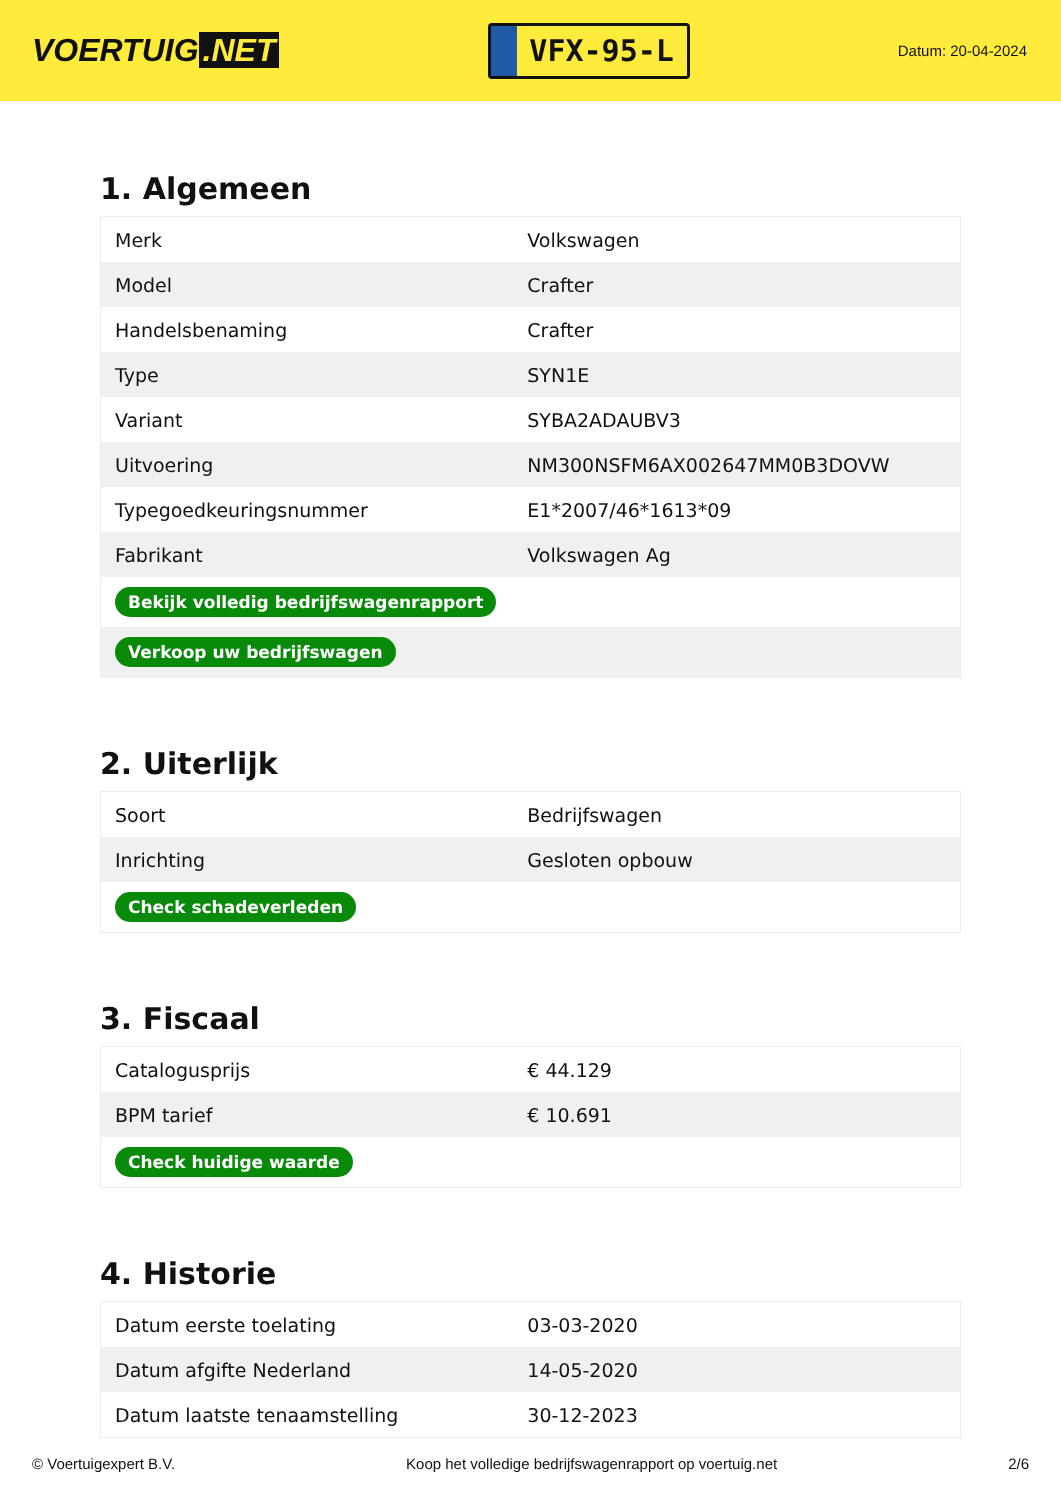VOERTUIG.NET
VFX-95-L
Datum: 20-04-2024
1. Algemeen
| Merk | Volkswagen |
| Model | Crafter |
| Handelsbenaming | Crafter |
| Type | SYN1E |
| Variant | SYBA2ADAUBV3 |
| Uitvoering | NM300NSFM6AX002647MM0B3DOVW |
| Typegoedkeuringsnummer | E1*2007/46*1613*09 |
| Fabrikant | Volkswagen Ag |
| Bekijk volledig bedrijfswagenrapport | |
| Verkoop uw bedrijfswagen | |
2. Uiterlijk
| Soort | Bedrijfswagen |
| Inrichting | Gesloten opbouw |
| Check schadeverleden | |
3. Fiscaal
| Catalogusprijs | € 44.129 |
| BPM tarief | € 10.691 |
| Check huidige waarde | |
4. Historie
| Datum eerste toelating | 03-03-2020 |
| Datum afgifte Nederland | 14-05-2020 |
| Datum laatste tenaamstelling | 30-12-2023 |
© Voertuigexpert B.V. Koop het volledige bedrijfswagenrapport op voertuig.net 2/6